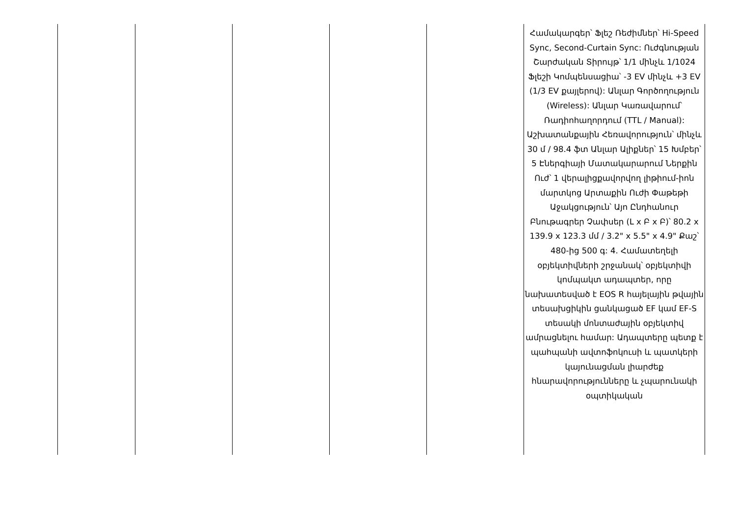| | | | | | Համակարգեր՝ Ֆլեշ Ռեժիմներ՝ Hi-Speed Sync, Second-Curtain Sync: Ուժգնության Շարժական Տիրույթ՝ 1/1 մինչև 1/1024 Ֆլեշի Կոմպենսացիա՝ -3 EV մինչև +3 EV (1/3 EV քայլերով): Անլար Գործողություն (Wireless): Անլար Կառավարում՝ Ռադիոհաղորդում (TTL / Manual): Աշխատանքային Հեռավորություն՝ մինչև 30 մ / 98.4 ֆտ Անլար Ալիքներ՝ 15 Խմբեր՝ 5 Էներգիայի Մատակարարում Ներքին Ուժ՝ 1 վերալիցքավորվող լիթիում-իոն մարտկոց Արտաքին Ուժի Փաթեթի Աջակցություն՝ Այո Ընդհանուր Բնութագրեր Չափսեր (Լ x Բ x Բ)՝ 80.2 x 139.9 x 123.3 մմ / 3.2" x 5.5" x 4.9" Քաշ՝ 480-ից 500 գ: 4. Համատեղելի օբյեկտիվների շրջանակ՝ օբյեկտիվի կոմպակտ ադապտեր, որը նախատեսված է EOS R հայելային թվային տեսախցիկին ցանկացած EF կամ EF-S տեսակի մոնտաժային օբյեկտիվ ամրացնելու համար: Ադապտերը պետք է պահպանի ավտոֆոկուսի և պատկերի կայունացման լիարժեք հնարավորությունները և չպարունակի օպտիկական |